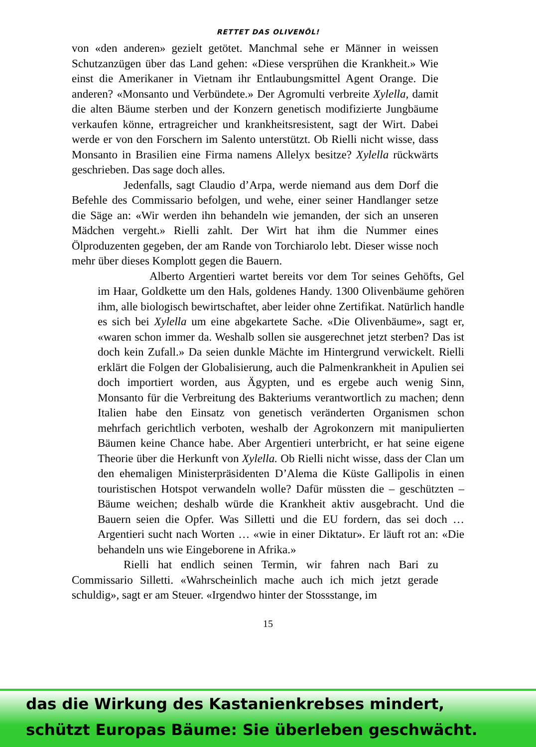RETTET DAS OLIVENÖL!
von «den anderen» gezielt getötet. Manchmal sehe er Männer in weissen Schutzanzügen über das Land gehen: «Diese versprühen die Krankheit.» Wie einst die Amerikaner in Vietnam ihr Entlaubungsmittel Agent Orange. Die anderen? «Monsanto und Verbündete.» Der Agromulti verbreite Xylella, damit die alten Bäume sterben und der Konzern genetisch modifizierte Jungbäume verkaufen könne, ertragreicher und krankheitsresistent, sagt der Wirt. Dabei werde er von den Forschern im Salento unterstützt. Ob Rielli nicht wisse, dass Monsanto in Brasilien eine Firma namens Allelyx besitze? Xylella rückwärts geschrieben. Das sage doch alles.
Jedenfalls, sagt Claudio d’Arpa, werde niemand aus dem Dorf die Befehle des Commissario befolgen, und wehe, einer seiner Handlanger setze die Säge an: «Wir werden ihn behandeln wie jemanden, der sich an unseren Mädchen vergeht.» Rielli zahlt. Der Wirt hat ihm die Nummer eines Ölproduzenten gegeben, der am Rande von Torchiarolo lebt. Dieser wisse noch mehr über dieses Komplott gegen die Bauern.
Alberto Argentieri wartet bereits vor dem Tor seines Gehöfts, Gel im Haar, Goldkette um den Hals, goldenes Handy. 1300 Olivenbäume gehören ihm, alle biologisch bewirtschaftet, aber leider ohne Zertifikat. Natürlich handle es sich bei Xylella um eine abgekartete Sache. «Die Olivenbäume», sagt er, «waren schon immer da. Weshalb sollen sie ausgerechnet jetzt sterben? Das ist doch kein Zufall.» Da seien dunkle Mächte im Hintergrund verwickelt. Rielli erklärt die Folgen der Globalisierung, auch die Palmenkrankheit in Apulien sei doch importiert worden, aus Ägypten, und es ergebe auch wenig Sinn, Monsanto für die Verbreitung des Bakteriums verantwortlich zu machen; denn Italien habe den Einsatz von genetisch veränderten Organismen schon mehrfach gerichtlich verboten, weshalb der Agrokonzern mit manipulierten Bäumen keine Chance habe. Aber Argentieri unterbricht, er hat seine eigene Theorie über die Herkunft von Xylella. Ob Rielli nicht wisse, dass der Clan um den ehemaligen Ministerpräsidenten D’Alema die Küste Gallipolis in einen touristischen Hotspot verwandeln wolle? Dafür müssten die – geschützten – Bäume weichen; deshalb würde die Krankheit aktiv ausgebracht. Und die Bauern seien die Opfer. Was Silletti und die EU fordern, das sei doch … Argentieri sucht nach Worten … «wie in einer Diktatur». Er läuft rot an: «Die behandeln uns wie Eingeborene in Afrika.»
Rielli hat endlich seinen Termin, wir fahren nach Bari zu Commissario Silletti. «Wahrscheinlich mache auch ich mich jetzt gerade schuldig», sagt er am Steuer. «Irgendwo hinter der Stossstange, im
15
das die Wirkung des Kastanienkrebses mindert,
schützt Europas Bäume: Sie überleben geschwächt.